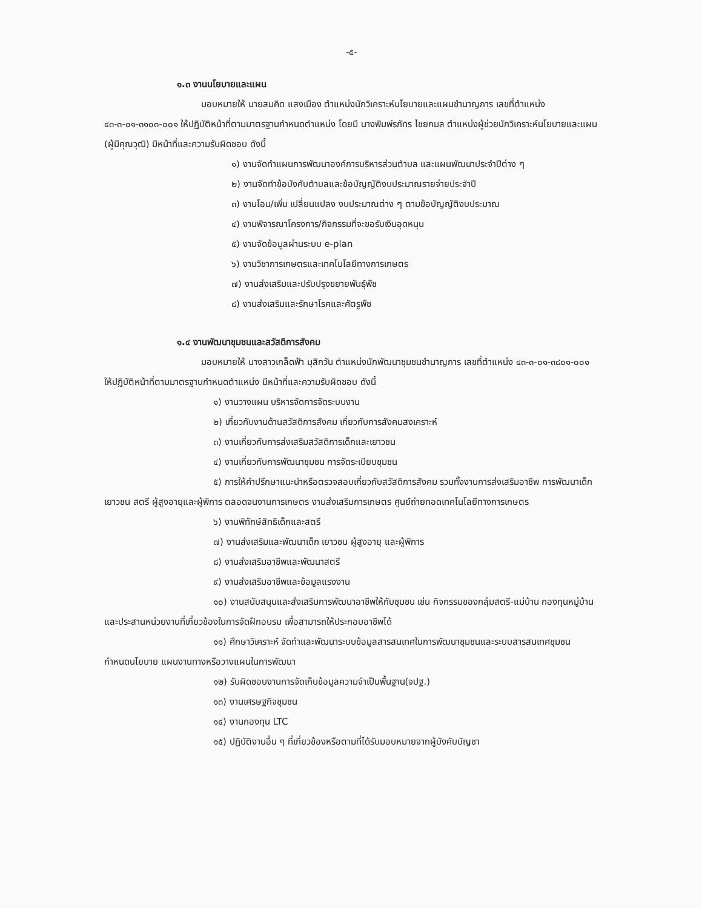-๕-
๑.๓ งานนโยบายและแผน
มอบหมายให้ นายสมคิด แสงเมือง ตำแหน่งนักวิเคราะห์นโยบายและแผนชำนาญการ เลขที่ตำแหน่ง ๔๓-๓-๐๑-๓๑๐๓-๐๐๑ ให้ปฏิบัติหน้าที่ตามมาตรฐานกำหนดตำแหน่ง โดยมี นางพิมพ์รภัทร ไชยกมล ตำแหน่งผู้ช่วยนักวิเคราะห์นโยบายและแผน (ผู้มีคุณวุฒิ) มีหน้าที่และความรับผิดชอบ ดังนี้
๑) งานจัดทำแผนการพัฒนาองค์การบริหารส่วนตำบล และแผนพัฒนาประจำปีต่าง ๆ
๒) งานจัดทำข้อบังคับตำบลและข้อบัญญัติงบประมาณรายจ่ายประจำปี
๓) งานโอน/เพิ่ม เปลี่ยนแปลง งบประมาณต่าง ๆ ตามข้อบัญญัติงบประมาณ
๔) งานพิจารณาโครงการ/กิจกรรมที่จะขอรับเงินอุดหนุน
๕) งานจัดข้อมูลผ่านระบบ e-plan
๖) งานวิชาการเกษตรและเทคโนโลยีทางการเกษตร
๗) งานส่งเสริมและปรับปรุงขยายพันธุ์พืช
๘) งานส่งเสริมและรักษาโรคและศัตรูพืช
๑.๔ งานพัฒนาชุมชนและสวัสดิการสังคม
มอบหมายให้ นางสาวเกล็ดฟ้า มุสิกวัน ตำแหน่งนักพัฒนาชุมชนชำนาญการ เลขที่ตำแหน่ง ๔๓-๓-๐๑-๓๘๐๑-๐๐๑ ให้ปฏิบัติหน้าที่ตามมาตรฐานกำหนดตำแหน่ง มีหน้าที่และความรับผิดชอบ ดังนี้
๑) งานวางแผน บริหารจัดการจัดระบบงาน
๒) เกี่ยวกับงานด้านสวัสดิการสังคม เกี่ยวกับการสังคมสงเคราะห์
๓) งานเกี่ยวกับการส่งเสริมสวัสดิการเด็กและเยาวชน
๔) งานเกี่ยวกับการพัฒนาชุมชน การจัดระเบียบชุมชน
๕) การให้คำปรึกษาแนะนำหรือตรวจสอบเกี่ยวกับสวัสดิการสังคม รวมทั้งงานการส่งเสริมอาชีพ การพัฒนาเด็ก เยาวชน สตรี ผู้สูงอายุและผู้พิการ ตลอดจนงานการเกษตร งานส่งเสริมการเกษตร ศูนย์ถ่ายทอดเทคโนโลยีทางการเกษตร
๖) งานพิทักษ์สิทธิเด็กและสตรี
๗) งานส่งเสริมและพัฒนาเด็ก เยาวชน ผู้สูงอายุ และผู้พิการ
๘) งานส่งเสริมอาชีพและพัฒนาสตรี
๙) งานส่งเสริมอาชีพและข้อมูลแรงงาน
๑๐) งานสนับสนุนและส่งเสริมการพัฒนาอาชีพให้กับชุมชน เช่น กิจกรรมของกลุ่มสตรี-แม่บ้าน กองทุนหมู่บ้านและประสานหน่วยงานที่เกี่ยวข้องในการจัดฝึกอบรม เพื่อสามารถให้ประกอบอาชีพได้
๑๑) ศึกษาวิเคราะห์ จัดทำและพัฒนาระบบข้อมูลสารสนเทศในการพัฒนาชุมชนและระบบสารสนเทศชุมชน กำหนดนโยบาย แผนงานทางหรือวางแผนในการพัฒนา
๑๒) รับผิดชอบงานการจัดเก็บข้อมูลความจำเป็นพื้นฐาน(จปฐ.)
๑๓) งานเศรษฐกิจชุมชน
๑๔) งานกองทุน LTC
๑๕) ปฏิบัติงานอื่น ๆ ที่เกี่ยวข้องหรือตามที่ได้รับมอบหมายจากผู้บังคับบัญชา